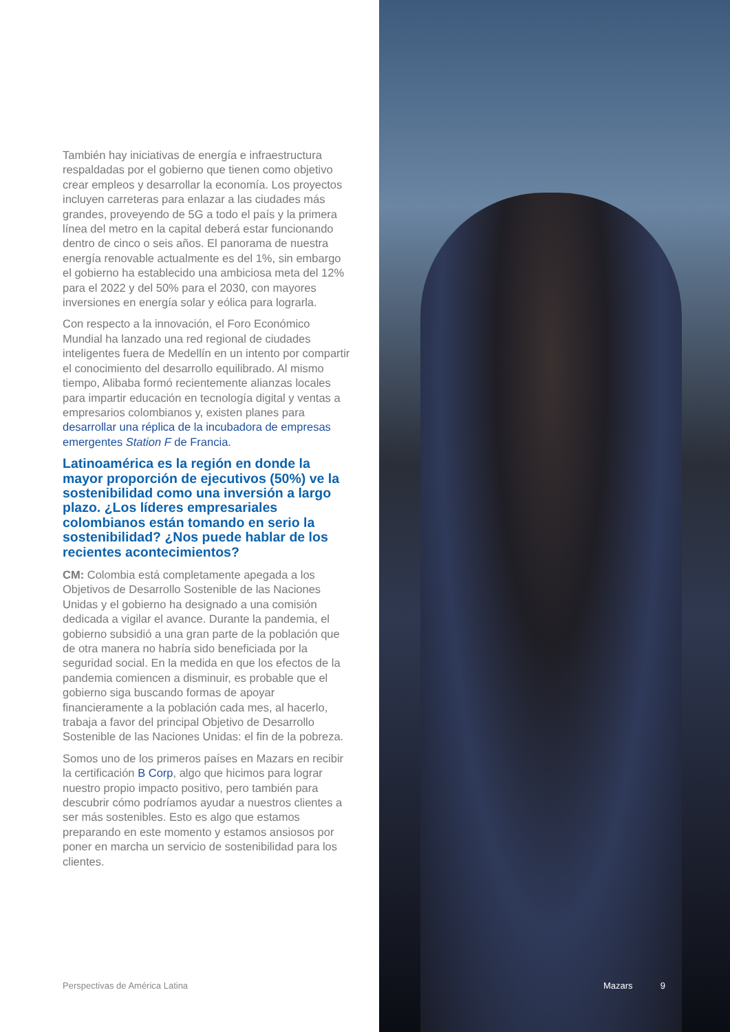También hay iniciativas de energía e infraestructura respaldadas por el gobierno que tienen como objetivo crear empleos y desarrollar la economía. Los proyectos incluyen carreteras para enlazar a las ciudades más grandes, proveyendo de 5G a todo el país y la primera línea del metro en la capital deberá estar funcionando dentro de cinco o seis años. El panorama de nuestra energía renovable actualmente es del 1%, sin embargo el gobierno ha establecido una ambiciosa meta del 12% para el 2022 y del 50% para el 2030, con mayores inversiones en energía solar y eólica para lograrla.
Con respecto a la innovación, el Foro Económico Mundial ha lanzado una red regional de ciudades inteligentes fuera de Medellín en un intento por compartir el conocimiento del desarrollo equilibrado. Al mismo tiempo, Alibaba formó recientemente alianzas locales para impartir educación en tecnología digital y ventas a empresarios colombianos y, existen planes para desarrollar una réplica de la incubadora de empresas emergentes Station F de Francia.
Latinoamérica es la región en donde la mayor proporción de ejecutivos (50%) ve la sostenibilidad como una inversión a largo plazo. ¿Los líderes empresariales colombianos están tomando en serio la sostenibilidad? ¿Nos puede hablar de los recientes acontecimientos?
CM: Colombia está completamente apegada a los Objetivos de Desarrollo Sostenible de las Naciones Unidas y el gobierno ha designado a una comisión dedicada a vigilar el avance. Durante la pandemia, el gobierno subsidió a una gran parte de la población que de otra manera no habría sido beneficiada por la seguridad social. En la medida en que los efectos de la pandemia comiencen a disminuir, es probable que el gobierno siga buscando formas de apoyar financieramente a la población cada mes, al hacerlo, trabaja a favor del principal Objetivo de Desarrollo Sostenible de las Naciones Unidas: el fin de la pobreza.
Somos uno de los primeros países en Mazars en recibir la certificación B Corp, algo que hicimos para lograr nuestro propio impacto positivo, pero también para descubrir cómo podríamos ayudar a nuestros clientes a ser más sostenibles. Esto es algo que estamos preparando en este momento y estamos ansiosos por poner en marcha un servicio de sostenibilidad para los clientes.
Perspectivas de América Latina
Mazars 9